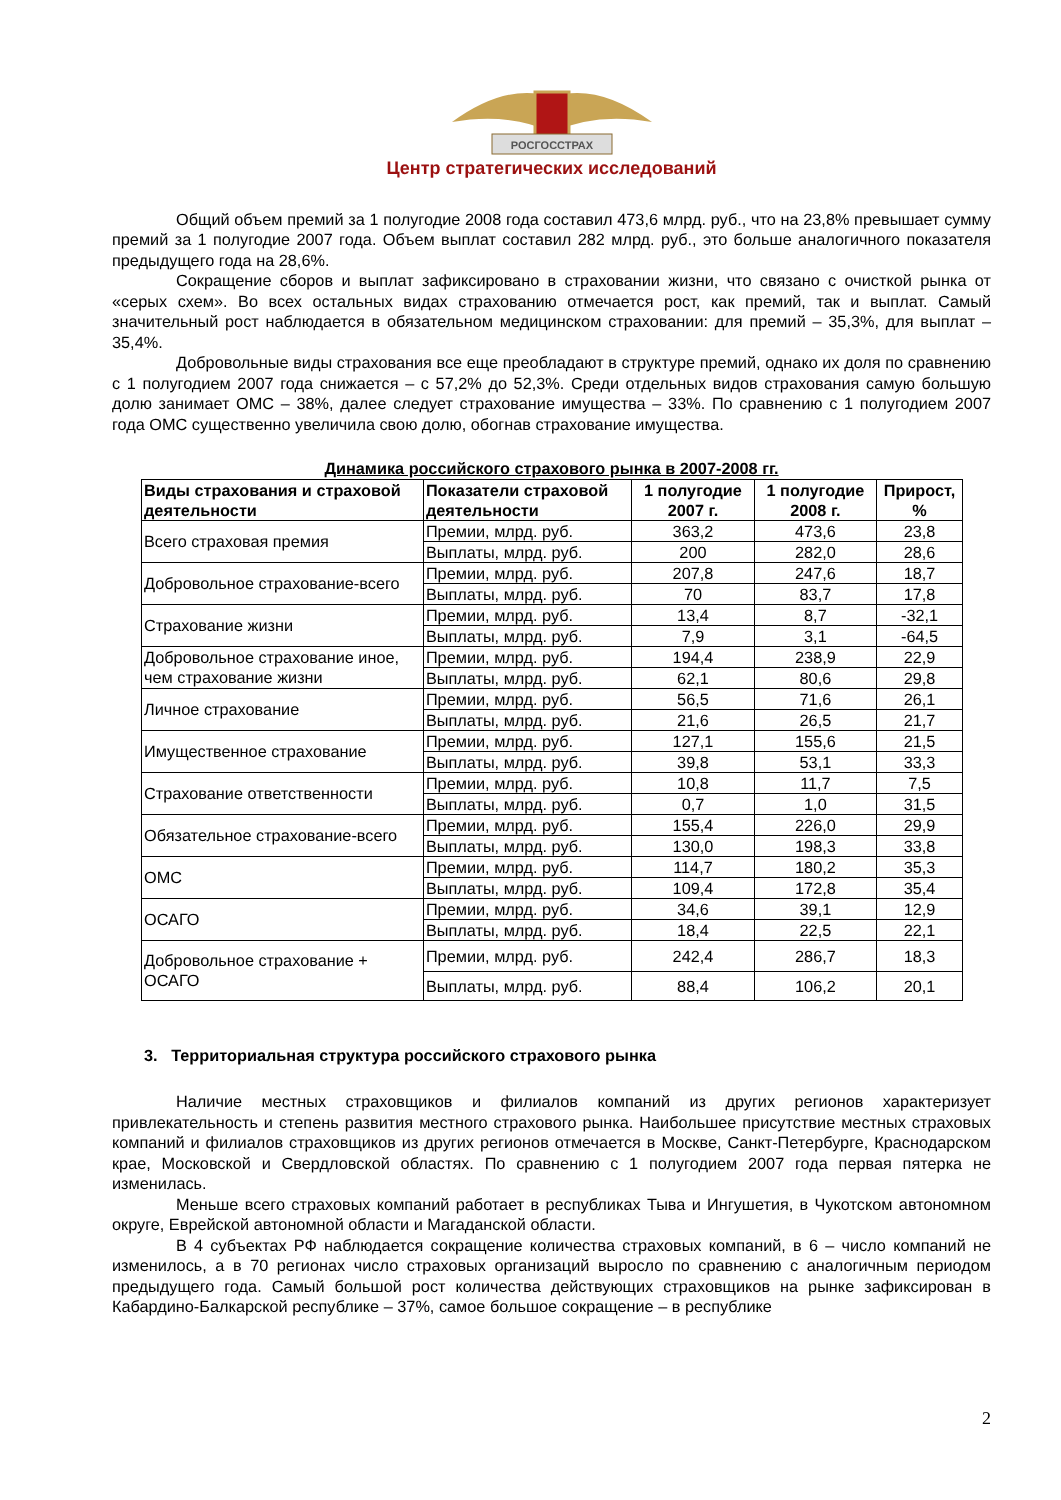РОСГОССТРАХ
Центр стратегических исследований
Общий объем премий за 1 полугодие 2008 года составил 473,6 млрд. руб., что на 23,8% превышает сумму премий за 1 полугодие 2007 года. Объем выплат составил 282 млрд. руб., это больше аналогичного показателя предыдущего года на 28,6%.
Сокращение сборов и выплат зафиксировано в страховании жизни, что связано с очисткой рынка от «серых схем». Во всех остальных видах страхованию отмечается рост, как премий, так и выплат. Самый значительный рост наблюдается в обязательном медицинском страховании: для премий – 35,3%, для выплат – 35,4%.
Добровольные виды страхования все еще преобладают в структуре премий, однако их доля по сравнению с 1 полугодием 2007 года снижается – с 57,2% до 52,3%. Среди отдельных видов страхования самую большую долю занимает ОМС – 38%, далее следует страхование имущества – 33%. По сравнению с 1 полугодием 2007 года ОМС существенно увеличила свою долю, обогнав страхование имущества.
Динамика российского страхового рынка в 2007-2008 гг.
| Виды страхования и страховой деятельности | Показатели страховой деятельности | 1 полугодие 2007 г. | 1 полугодие 2008 г. | Прирост, % |
| --- | --- | --- | --- | --- |
| Всего страховая премия | Премии, млрд. руб. | 363,2 | 473,6 | 23,8 |
| | Выплаты, млрд. руб. | 200 | 282,0 | 28,6 |
| Добровольное страхование-всего | Премии, млрд. руб. | 207,8 | 247,6 | 18,7 |
| | Выплаты, млрд. руб. | 70 | 83,7 | 17,8 |
| Страхование жизни | Премии, млрд. руб. | 13,4 | 8,7 | -32,1 |
| | Выплаты, млрд. руб. | 7,9 | 3,1 | -64,5 |
| Добровольное страхование иное, чем страхование жизни | Премии, млрд. руб. | 194,4 | 238,9 | 22,9 |
| | Выплаты, млрд. руб. | 62,1 | 80,6 | 29,8 |
| Личное страхование | Премии, млрд. руб. | 56,5 | 71,6 | 26,1 |
| | Выплаты, млрд. руб. | 21,6 | 26,5 | 21,7 |
| Имущественное страхование | Премии, млрд. руб. | 127,1 | 155,6 | 21,5 |
| | Выплаты, млрд. руб. | 39,8 | 53,1 | 33,3 |
| Страхование ответственности | Премии, млрд. руб. | 10,8 | 11,7 | 7,5 |
| | Выплаты, млрд. руб. | 0,7 | 1,0 | 31,5 |
| Обязательное страхование-всего | Премии, млрд. руб. | 155,4 | 226,0 | 29,9 |
| | Выплаты, млрд. руб. | 130,0 | 198,3 | 33,8 |
| ОМС | Премии, млрд. руб. | 114,7 | 180,2 | 35,3 |
| | Выплаты, млрд. руб. | 109,4 | 172,8 | 35,4 |
| ОСАГО | Премии, млрд. руб. | 34,6 | 39,1 | 12,9 |
| | Выплаты, млрд. руб. | 18,4 | 22,5 | 22,1 |
| Добровольное страхование + ОСАГО | Премии, млрд. руб. | 242,4 | 286,7 | 18,3 |
| | Выплаты, млрд. руб. | 88,4 | 106,2 | 20,1 |
3. Территориальная структура российского страхового рынка
Наличие местных страховщиков и филиалов компаний из других регионов характеризует привлекательность и степень развития местного страхового рынка. Наибольшее присутствие местных страховых компаний и филиалов страховщиков из других регионов отмечается в Москве, Санкт-Петербурге, Краснодарском крае, Московской и Свердловской областях. По сравнению с 1 полугодием 2007 года первая пятерка не изменилась.
Меньше всего страховых компаний работает в республиках Тыва и Ингушетия, в Чукотском автономном округе, Еврейской автономной области и Магаданской области.
В 4 субъектах РФ наблюдается сокращение количества страховых компаний, в 6 – число компаний не изменилось, а в 70 регионах число страховых организаций выросло по сравнению с аналогичным периодом предыдущего года. Самый большой рост количества действующих страховщиков на рынке зафиксирован в Кабардино-Балкарской республике – 37%, самое большое сокращение – в республике
2